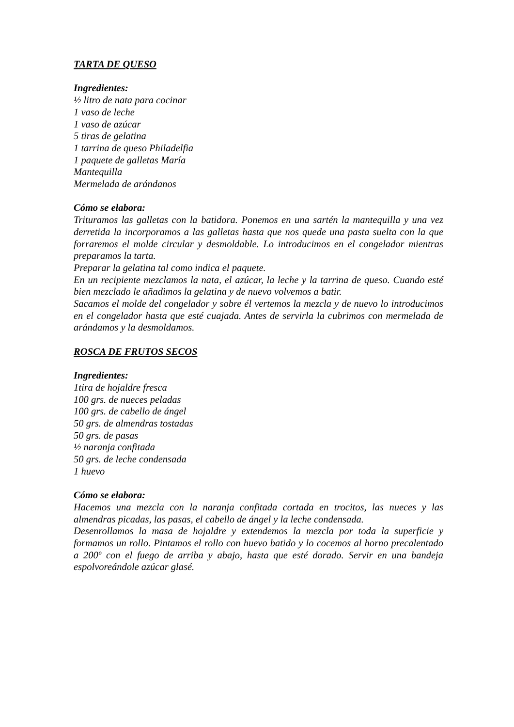TARTA DE QUESO
Ingredientes:
½ litro de nata para cocinar
1 vaso de leche
1 vaso de azúcar
5 tiras de gelatina
1 tarrina de queso Philadelfia
1 paquete de galletas María
Mantequilla
Mermelada de arándanos
Cómo se elabora:
Trituramos las galletas con la batidora. Ponemos en una sartén la mantequilla y una vez derretida la incorporamos a las galletas hasta que nos quede una pasta suelta con la que forraremos el molde circular y desmoldable. Lo introducimos en el congelador mientras preparamos la tarta.
Preparar la gelatina tal como indica el paquete.
En un recipiente mezclamos la nata, el azúcar, la leche y la tarrina de queso. Cuando esté bien mezclado le añadimos la gelatina y de nuevo volvemos a batir.
Sacamos el molde del congelador y sobre él vertemos la mezcla y de nuevo lo introducimos en el congelador hasta que esté cuajada. Antes de servirla la cubrimos con mermelada de arándamos y la desmoldamos.
ROSCA DE FRUTOS SECOS
Ingredientes:
1tira de hojaldre fresca
100 grs. de nueces peladas
100 grs. de cabello de ángel
50 grs. de almendras tostadas
50 grs. de pasas
½ naranja confitada
50 grs. de leche condensada
1 huevo
Cómo se elabora:
Hacemos una mezcla con la naranja confitada cortada en trocitos, las nueces y las almendras picadas, las pasas, el cabello de ángel y la leche condensada.
Desenrollamos la masa de hojaldre y extendemos la mezcla por toda la superficie y formamos un rollo. Pintamos el rollo con huevo batido y lo cocemos al horno precalentado a 200º con el fuego de arriba y abajo, hasta que esté dorado. Servir en una bandeja espolvoreándole azúcar glasé.